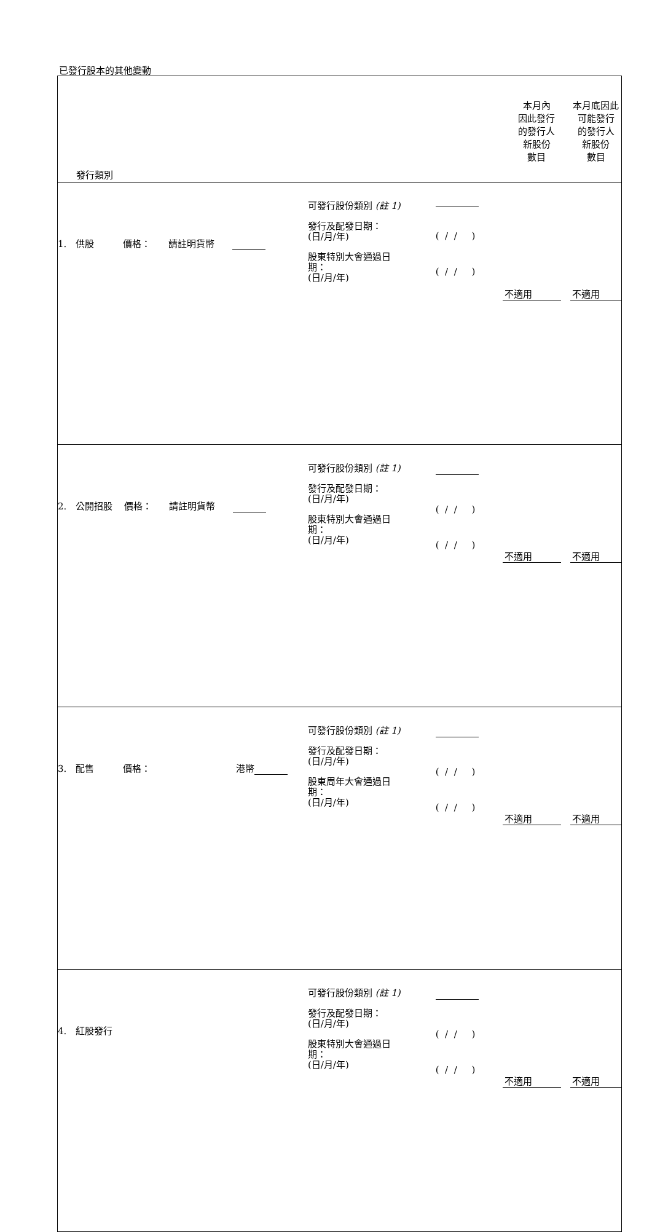已發行股本的其他變動
| 發行類別 | | | 本月內 因此發行 的發行人 新股份 數目 | 本月底因此 可能發行 的發行人 新股份 數目 |
| 1. 供股 價格： 請註明貨幣 | 可發行股份類別 (註 1) 發行及配發日期： (日/月/年) 股東特別大會通過日 期： (日/月/年) | ( / / ) ( / / ) | 不適用 | 不適用 |
| 2. 公開招股 價格： 請註明貨幣 | 可發行股份類別 (註 1) 發行及配發日期： (日/月/年) 股東特別大會通過日 期： (日/月/年) | ( / / ) ( / / ) | 不適用 | 不適用 |
| 3. 配售 價格： 港幣 | 可發行股份類別 (註 1) 發行及配發日期： (日/月/年) 股東周年大會通過日 期： (日/月/年) | ( / / ) ( / / ) | 不適用 | 不適用 |
| 4. 紅股發行 | 可發行股份類別 (註 1) 發行及配發日期： (日/月/年) 股東特別大會通過日 期： (日/月/年) | ( / / ) ( / / ) | 不適用 | 不適用 |